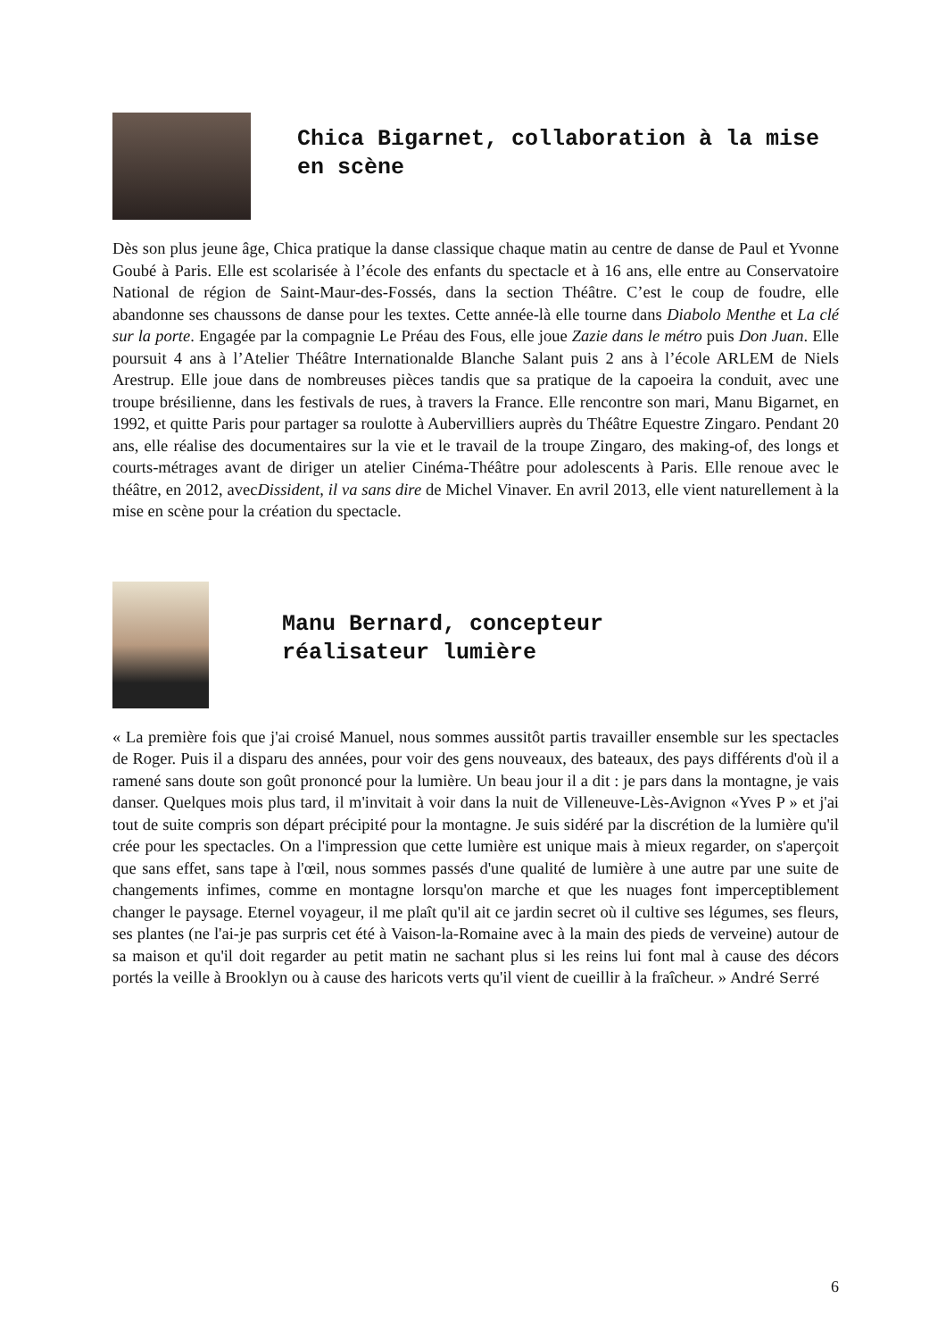Chica Bigarnet, collaboration à la mise en scène
Dès son plus jeune âge, Chica pratique la danse classique chaque matin au centre de danse de Paul et Yvonne Goubé à Paris. Elle est scolarisée à l’école des enfants du spectacle et à 16 ans, elle entre au Conservatoire National de région de Saint-Maur-des-Fossés, dans la section Théâtre. C’est le coup de foudre, elle abandonne ses chaussons de danse pour les textes. Cette année-là elle tourne dans Diabolo Menthe et La clé sur la porte. Engagée par la compagnie Le Préau des Fous, elle joue Zazie dans le métro puis Don Juan. Elle poursuit 4 ans à l’Atelier Théâtre Internationalde Blanche Salant puis 2 ans à l’école ARLEM de Niels Arestrup. Elle joue dans de nombreuses pièces tandis que sa pratique de la capoeira la conduit, avec une troupe brésilienne, dans les festivals de rues, à travers la France. Elle rencontre son mari, Manu Bigarnet, en 1992, et quitte Paris pour partager sa roulotte à Aubervilliers auprès du Théâtre Equestre Zingaro. Pendant 20 ans, elle réalise des documentaires sur la vie et le travail de la troupe Zingaro, des making-of, des longs et courts-métrages avant de diriger un atelier Cinéma-Théâtre pour adolescents à Paris. Elle renoue avec le théâtre, en 2012, avecDissident, il va sans dire de Michel Vinaver. En avril 2013, elle vient naturellement à la mise en scène pour la création du spectacle.
Manu Bernard, concepteur
réalisateur lumière
« La première fois que j'ai croisé Manuel, nous sommes aussitôt partis travailler ensemble sur les spectacles de Roger. Puis il a disparu des années, pour voir des gens nouveaux, des bateaux, des pays différents d'où il a ramené sans doute son goût prononcé pour la lumière. Un beau jour il a dit : je pars dans la montagne, je vais danser. Quelques mois plus tard, il m'invitait à voir dans la nuit de Villeneuve-Lès-Avignon «Yves P » et j'ai tout de suite compris son départ précipité pour la montagne. Je suis sidéré par la discrétion de la lumière qu'il crée pour les spectacles. On a l'impression que cette lumière est unique mais à mieux regarder, on s'aperçoit que sans effet, sans tape à l'œil, nous sommes passés d'une qualité de lumière à une autre par une suite de changements infimes, comme en montagne lorsqu'on marche et que les nuages font imperceptiblement changer le paysage. Eternel voyageur, il me plaît qu'il ait ce jardin secret où il cultive ses légumes, ses fleurs, ses plantes (ne l'ai-je pas surpris cet été à Vaison-la-Romaine avec à la main des pieds de verveine) autour de sa maison et qu'il doit regarder au petit matin ne sachant plus si les reins lui font mal à cause des décors portés la veille à Brooklyn ou à cause des haricots verts qu'il vient de cueillir à la fraîcheur. » André Serré
6